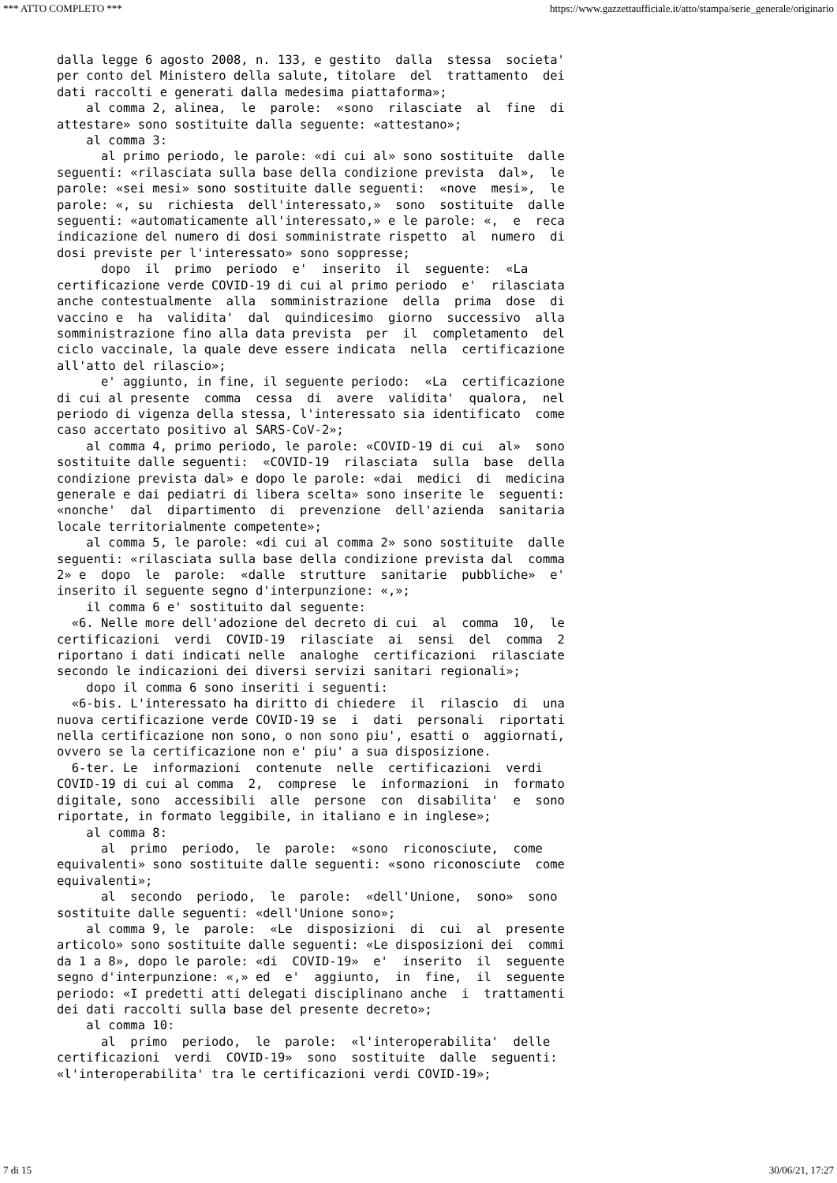*** ATTO COMPLETO *** https://www.gazzettaufficiale.it/atto/stampa/serie_generale/originario
dalla legge 6 agosto 2008, n. 133, e gestito  dalla  stessa  societa'
per conto del Ministero della salute, titolare  del  trattamento  dei
dati raccolti e generati dalla medesima piattaforma»;
    al comma 2, alinea,  le  parole:  «sono  rilasciate  al  fine  di
attestare» sono sostituite dalla seguente: «attestano»;
    al comma 3:
      al primo periodo, le parole: «di cui al» sono sostituite  dalle
seguenti: «rilasciata sulla base della condizione prevista  dal»,  le
parole: «sei mesi» sono sostituite dalle seguenti:  «nove  mesi»,  le
parole: «, su  richiesta  dell'interessato,»  sono  sostituite  dalle
seguenti: «automaticamente all'interessato,» e le parole: «,  e  reca
indicazione del numero di dosi somministrate rispetto  al  numero  di
dosi previste per l'interessato» sono soppresse;
      dopo  il  primo  periodo  e'  inserito  il  seguente:  «La
certificazione verde COVID-19 di cui al primo periodo  e'  rilasciata
anche contestualmente  alla  somministrazione  della  prima  dose  di
vaccino e  ha  validita'  dal  quindicesimo  giorno  successivo  alla
somministrazione fino alla data prevista  per  il  completamento  del
ciclo vaccinale, la quale deve essere indicata  nella  certificazione
all'atto del rilascio»;
      e' aggiunto, in fine, il seguente periodo:  «La  certificazione
di cui al presente  comma  cessa  di  avere  validita'  qualora,  nel
periodo di vigenza della stessa, l'interessato sia identificato  come
caso accertato positivo al SARS-CoV-2»;
    al comma 4, primo periodo, le parole: «COVID-19 di cui  al»  sono
sostituite dalle seguenti:  «COVID-19  rilasciata  sulla  base  della
condizione prevista dal» e dopo le parole: «dai  medici  di  medicina
generale e dai pediatri di libera scelta» sono inserite le  seguenti:
«nonche'  dal  dipartimento  di  prevenzione  dell'azienda  sanitaria
locale territorialmente competente»;
    al comma 5, le parole: «di cui al comma 2» sono sostituite  dalle
seguenti: «rilasciata sulla base della condizione prevista dal  comma
2» e  dopo  le  parole:  «dalle  strutture  sanitarie  pubbliche»  e'
inserito il seguente segno d'interpunzione: «,»;
    il comma 6 e' sostituito dal seguente:
  «6. Nelle more dell'adozione del decreto di cui  al  comma  10,  le
certificazioni  verdi  COVID-19  rilasciate  ai  sensi  del  comma  2
riportano i dati indicati nelle  analoghe  certificazioni  rilasciate
secondo le indicazioni dei diversi servizi sanitari regionali»;
    dopo il comma 6 sono inseriti i seguenti:
  «6-bis. L'interessato ha diritto di chiedere  il  rilascio  di  una
nuova certificazione verde COVID-19 se  i  dati  personali  riportati
nella certificazione non sono, o non sono piu', esatti o  aggiornati,
ovvero se la certificazione non e' piu' a sua disposizione.
  6-ter. Le  informazioni  contenute  nelle  certificazioni  verdi
COVID-19 di cui al comma  2,  comprese  le  informazioni  in  formato
digitale, sono  accessibili  alle  persone  con  disabilita'  e  sono
riportate, in formato leggibile, in italiano e in inglese»;
    al comma 8:
      al  primo  periodo,  le  parole:  «sono  riconosciute,  come
equivalenti» sono sostituite dalle seguenti: «sono riconosciute  come
equivalenti»;
      al  secondo  periodo,  le  parole:  «dell'Unione,  sono»  sono
sostituite dalle seguenti: «dell'Unione sono»;
    al comma 9, le  parole:  «Le  disposizioni  di  cui  al  presente
articolo» sono sostituite dalle seguenti: «Le disposizioni dei  commi
da 1 a 8», dopo le parole: «di  COVID-19»  e'  inserito  il  seguente
segno d'interpunzione: «,» ed  e'  aggiunto,  in  fine,  il  seguente
periodo: «I predetti atti delegati disciplinano anche  i  trattamenti
dei dati raccolti sulla base del presente decreto»;
    al comma 10:
      al  primo  periodo,  le  parole:  «l'interoperabilita'  delle
certificazioni  verdi  COVID-19»  sono  sostituite  dalle  seguenti:
«l'interoperabilita' tra le certificazioni verdi COVID-19»;
7 di 15 30/06/21, 17:27